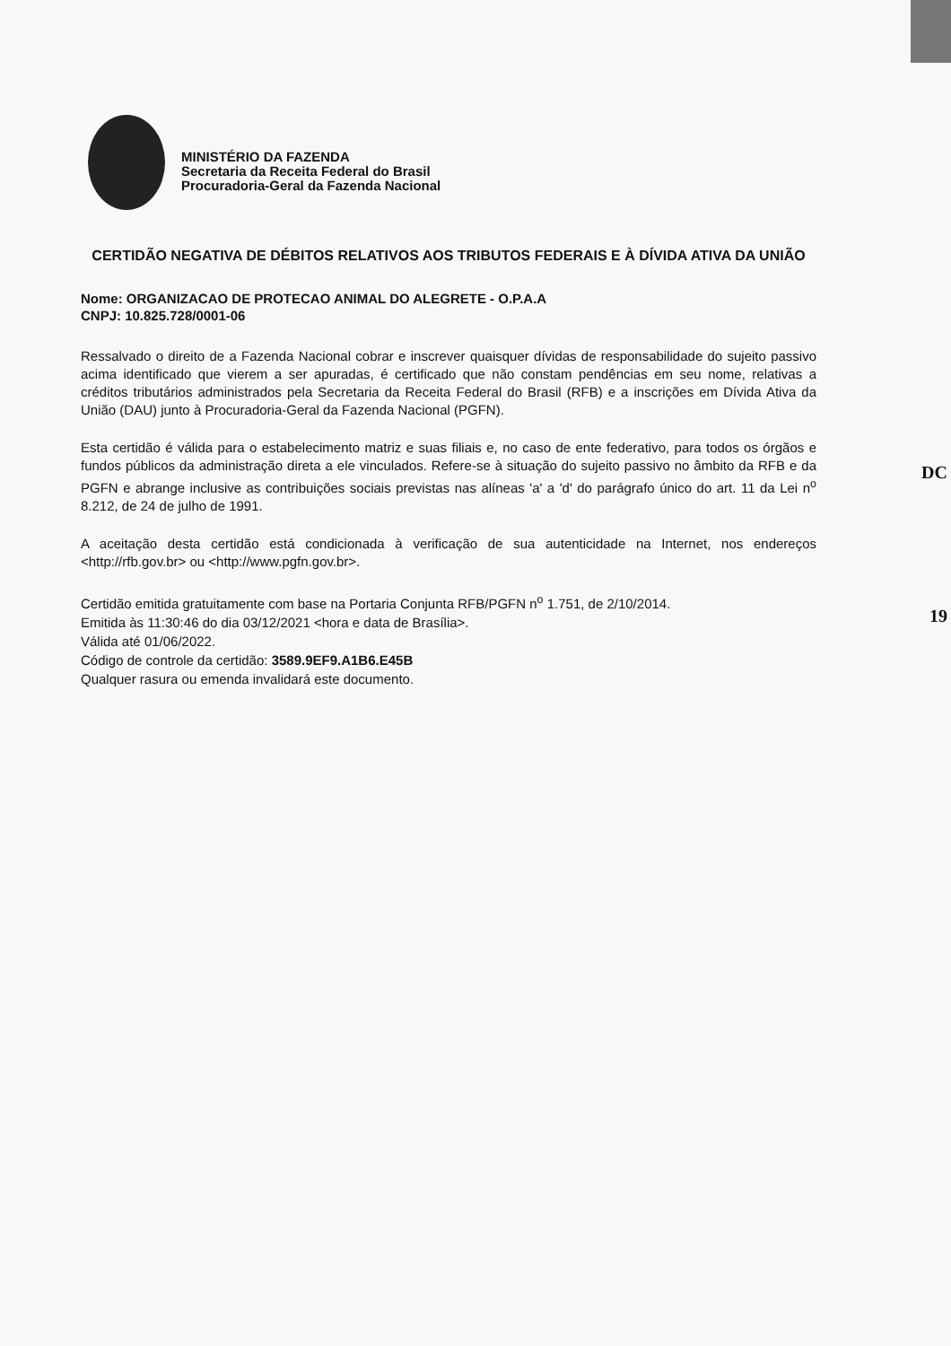DC
19
MINISTÉRIO DA FAZENDA
Secretaria da Receita Federal do Brasil
Procuradoria-Geral da Fazenda Nacional
CERTIDÃO NEGATIVA DE DÉBITOS RELATIVOS AOS TRIBUTOS FEDERAIS E À DÍVIDA ATIVA DA UNIÃO
Nome: ORGANIZACAO DE PROTECAO ANIMAL DO ALEGRETE - O.P.A.A
CNPJ: 10.825.728/0001-06
Ressalvado o direito de a Fazenda Nacional cobrar e inscrever quaisquer dívidas de responsabilidade do sujeito passivo acima identificado que vierem a ser apuradas, é certificado que não constam pendências em seu nome, relativas a créditos tributários administrados pela Secretaria da Receita Federal do Brasil (RFB) e a inscrições em Dívida Ativa da União (DAU) junto à Procuradoria-Geral da Fazenda Nacional (PGFN).
Esta certidão é válida para o estabelecimento matriz e suas filiais e, no caso de ente federativo, para todos os órgãos e fundos públicos da administração direta a ele vinculados. Refere-se à situação do sujeito passivo no âmbito da RFB e da PGFN e abrange inclusive as contribuições sociais previstas nas alíneas 'a' a 'd' do parágrafo único do art. 11 da Lei n<sup>o</sup> 8.212, de 24 de julho de 1991.
A aceitação desta certidão está condicionada à verificação de sua autenticidade na Internet, nos endereços <http://rfb.gov.br> ou <http://www.pgfn.gov.br>.
Certidão emitida gratuitamente com base na Portaria Conjunta RFB/PGFN n<sup>o</sup> 1.751, de 2/10/2014.
Emitida às 11:30:46 do dia 03/12/2021 <hora e data de Brasília>.
Válida até 01/06/2022.
Código de controle da certidão: 3589.9EF9.A1B6.E45B
Qualquer rasura ou emenda invalidará este documento.